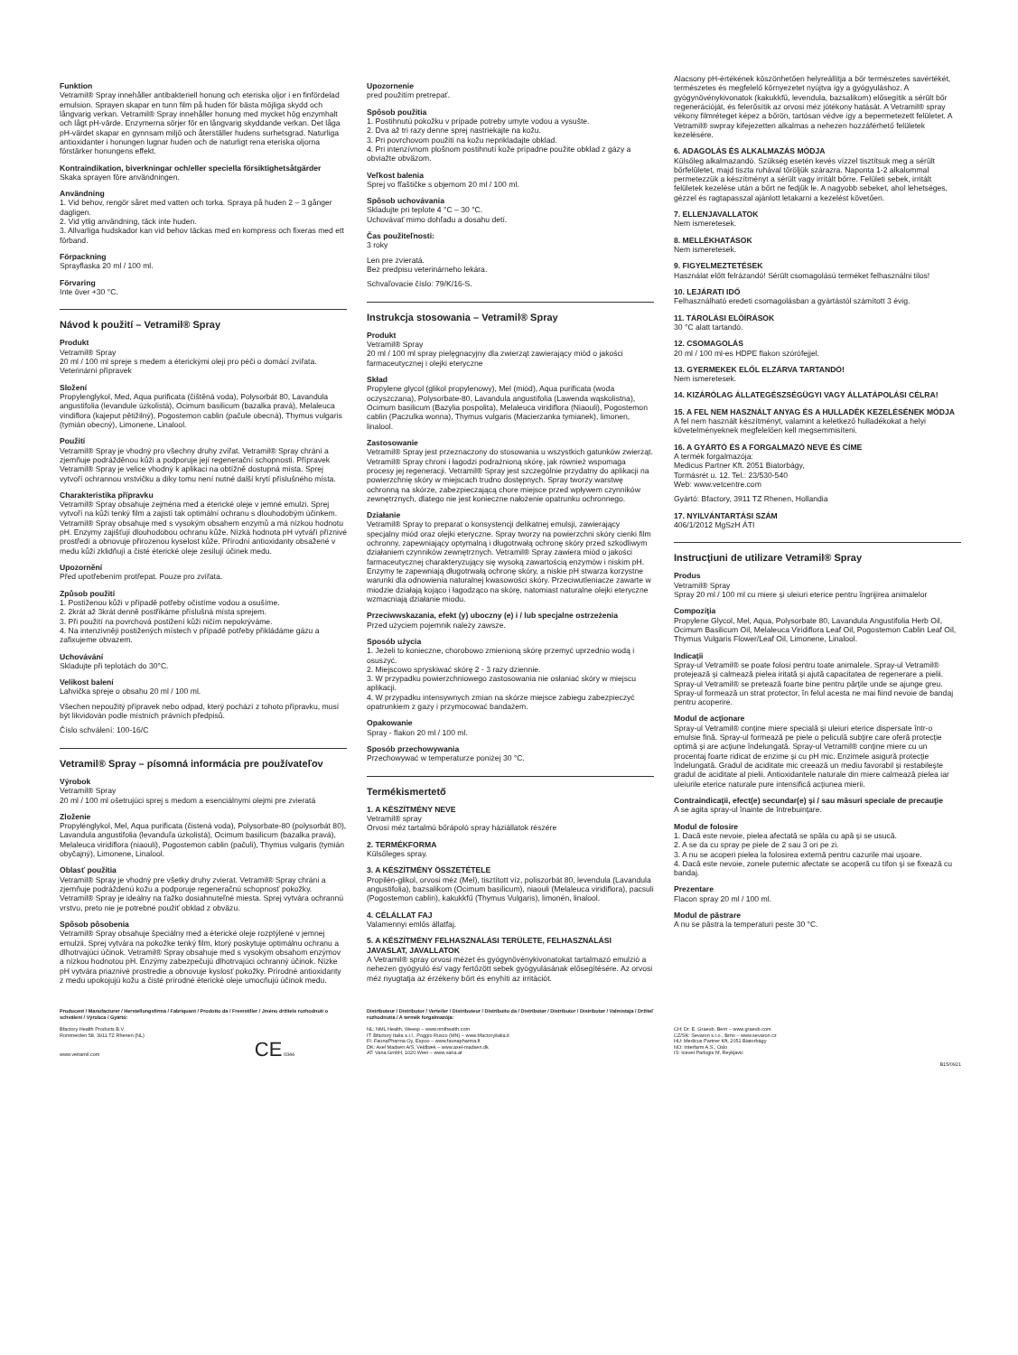Funktion
Vetramil® Spray innehåller antibakteriell honung och eteriska oljor i en finfördelad emulsion. Sprayen skapar en tunn film på huden för bästa möjliga skydd och långvarig verkan. Vetramil® Spray innehåller honung med mycket hög enzymhalt och lågt pH-värde. Enzymerna sörjer för en långvarig skyddande verkan. Det låga pH-värdet skapar en gynnsam miljö och återställer hudens surhetsgrad. Naturliga antioxidanter i honungen lugnar huden och de naturligt rena eteriska oljorna förstärker honungens effekt.
Kontraindikation, biverkningar och/eller speciella försiktighetsåtgärder
Skaka sprayen före användningen.
Användning
1. Vid behov, rengör såret med vatten och torka. Spraya på huden 2 – 3 gånger dagligen.
2. Vid ytlig användning, täck inte huden.
3. Allvarliga hudskador kan vid behov täckas med en kompress och fixeras med ett förband.
Förpackning
Sprayflaska 20 ml / 100 ml.
Förvaring
Inte över +30 °C.
Návod k použití – Vetramil® Spray
Produkt
Vetramil® Spray
20 ml / 100 ml spreje s medem a éterickými oleji pro péči o domácí zvířata. Veterinární přípravek
Složení
Propylenglykol, Med, Aqua purificata (čištěná voda), Polysorbát 80, Lavandula angustifolia (levandule úzkolistá), Ocimum basilicum (bazalka pravá), Melaleuca vindiflora (kajeput pětižilný), Pogostemon cablin (pačule obecná), Thymus vulgaris (tymián obecný), Limonene, Linalool.
Použití
Vetramil® Spray je vhodný pro všechny druhy zvířat. Vetramil® Spray chrání a zjemňuje podrážděnou kůži a podporuje její regenerační schopnosti. Přípravek Vetramil® Spray je velice vhodný k aplikaci na obtížně dostupná místa. Sprej vytvoří ochrannou vrstvičku a díky tomu není nutné další krytí příslušného místa.
Charakteristika přípravku
Vetramil® Spray obsahuje zejména med a éterické oleje v jemné emulzi. Sprej vytvoří na kůži tenký film a zajistí tak optimální ochranu s dlouhodobým účinkem. Vetramil® Spray obsahuje med s vysokým obsahem enzymů a má nízkou hodnotu pH. Enzymy zajišťují dlouhodobou ochranu kůže. Nízká hodnota pH vytváří příznivé prostředí a obnovuje přirozenou kyselost kůže. Přírodní antioxidanty obsažené v medu kůži zklidňují a čisté éterické oleje zesilují účinek medu.
Upozornění
Před upotřebením protřepat. Pouze pro zvířata.
Způsob použití
1. Postiženou kůži v případě potřeby očistíme vodou a osušíme.
2. 2krát až 3krát denně postříkáme příslušná místa sprejem.
3. Při použití na povrchová postižení kůži ničím nepokrýváme.
4. Na intenzivněji postižených místech v případě potřeby přikládáme gázu a zafixujeme obvazem.
Uchovávání
Skladujte při teplotách do 30°C.
Velikost balení
Lahvička spreje o obsahu 20 ml / 100 ml.
Všechen nepoužitý přípravek nebo odpad, který pochází z tohoto přípravku, musí být likvidován podle místních právních předpisů.
Číslo schválení: 100-16/C
Vetramil® Spray – písomná informácia pre používateľov
Výrobok
Vetramil® Spray
20 ml / 100 ml ošetrujúci sprej s medom a esenciálnymi olejmi pre zvieratá
Zloženie
Propylénglykol, Mel, Aqua purificata (čistená voda), Polysorbate-80 (polysorbát 80), Lavandula angustifolia (levanduľa úzkolistá), Ocimum basilicum (bazalka pravá), Melaleuca viridiflora (niaouli), Pogostemon cablin (pačuli), Thymus vulgaris (tymián obyčajný), Limonene, Linalool.
Oblasť použitia
Vetramil® Spray je vhodný pre všetky druhy zvierat. Vetramil® Spray chráni a zjemňuje podráždenú kožu a podporuje regeneračnú schopnosť pokožky. Vetramil® Spray je ideálny na ťažko dosiahnuteľné miesta. Sprej vytvára ochrannú vrstvu, preto nie je potrebné použiť obklad z obväzu.
Spôsob pôsobenia
Vetramil® Spray obsahuje špeciálny med a éterické oleje rozptýlené v jemnej emulzii. Sprej vytvára na pokožke tenký film, ktorý poskytuje optimálnu ochranu a dlhotrvajúci účinok. Vetramil® Spray obsahuje med s vysokým obsahom enzýmov a nízkou hodnotou pH. Enzýmy zabezpečujú dlhotrvajúci ochranný účinok. Nízke pH vytvára priaznivé prostredie a obnovuje kyslosť pokožky. Prírodné antioxidanty z medu upokojujú kožu a čisté prírodné éterické oleje umocňujú účinok medu.
Upozornenie
pred použitím pretrepať.
Spôsob použitia
1. Postihnutú pokožku v prípade potreby umyte vodou a vysušte.
2. Dva až tri razy denne sprej nastriekajte na kožu.
3. Pri povrchovom použití na kožu neprikladajte obklad.
4. Pri intenzívnom plošnom postihnutí kože prípadne použite obklad z gázy a obviažte obväzom.
Veľkost balenia
Sprej vo fľaštičke s objemom 20 ml / 100 ml.
Spôsob uchovávania
Skladujte pri teplote 4 °C – 30 °C.
Uchovávať mimo dohľadu a dosahu detí.
Čas použiteľnosti:
3 roky
Len pre zvieratá.
Bez predpisu veterinárneho lekára.
Schvaľovacie číslo: 79/K/16-S.
Instrukcja stosowania – Vetramil® Spray
Produkt
Vetramil® Spray
20 ml / 100 ml spray pielęgnacyjny dla zwierząt zawierający miód o jakości farmaceutycznej i olejki eteryczne
Skład
Propylene glycol (glikol propylenowy), Mel (miód), Aqua purificata (woda oczyszczana), Polysorbate-80, Lavandula angustifolia (Lawenda wąskolistna), Ocimum basilicum (Bazylia pospolita), Melaleuca viridiflora (Niaouli), Pogostemon cablin (Paczulka wonna), Thymus vulgaris (Macierzanka tymianek), limonen, linalool.
Zastosowanie
Vetramil® Spray jest przeznaczony do stosowania u wszystkich gatunków zwierząt. Vetramil® Spray chroni i łagodzi podrażnioną skórę, jak również wspomaga procesy jej regeneracji. Vetramil® Spray jest szczególnie przydatny do aplikacji na powierzchnię skóry w miejscach trudno dostępnych. Spray tworzy warstwę ochronną na skórze, zabezpieczającą chore miejsce przed wpływem czynników zewnętrznych, dlatego nie jest konieczne nałożenie opatrunku ochronnego.
Działanie
Vetramil® Spray to preparat o konsystencji delikatnej emulsji, zawierający specjalny miód oraz olejki eteryczne. Spray tworzy na powierzchni skóry cienki film ochronny, zapewniający optymalną i długotrwałą ochronę skóry przed szkodliwym działaniem czynników zewnętrznych. Vetramil® Spray zawiera miód o jakości farmaceutycznej charakteryzujący się wysoką zawartością enzymów i niskim pH. Enzymy te zapewniają długotrwałą ochronę skóry, a niskie pH stwarza korzystne warunki dla odnowienia naturalnej kwasowości skóry. Przeciwutleniacze zawarte w miodzie działają kojąco i łagodząco na skórę, natomiast naturalne olejki eteryczne wzmacniają działanie miodu.
Przeciwwskazania, efekt (y) uboczny (e) i / lub specjalne ostrzeżenia
Przed użyciem pojemnik należy zawsze.
Sposób użycia
1. Jeżeli to konieczne, chorobowo zmienioną skórę przemyć uprzednio wodą i osuszyć.
2. Miejscowo spryskiwać skórę 2 - 3 razy dziennie.
3. W przypadku powierzchniowego zastosowania nie osłaniać skóry w miejscu aplikacji.
4. W przypadku intensywnych zmian na skórze miejsce zabiegu zabezpieczyć opatrunkiem z gazy i przymocować bandażem.
Opakowanie
Spray - flakon 20 ml / 100 ml.
Sposób przechowywania
Przechowywać w temperaturze poniżej 30 °C.
Termékismertető
1. A KÉSZÍTMÉNY NEVE
Vetramil® spray
Orvosi méz tartalmú bőrápoló spray háziállatok részére
2. TERMÉKFORMA
Külsőleges spray.
3. A KÉSZÍTMÉNY ÖSSZETÉTELE
Propilén-glikol, orvosi méz (Mel), tisztított víz, poliszorbát 80, levendula (Lavandula angustifolia), bazsalikom (Ocimum basilicum), niaouli (Melaleuca viridiflora), pacsuli (Pogostemon cablin), kakukkfű (Thymus Vulgaris), limonén, linalool.
4. CÉLÁLLAT FAJ
Valamennyi emlős állatfaj.
5. A KÉSZÍTMÉNY FELHASZNÁLÁSI TERÜLETE, FELHASZNÁLÁSI JAVASLAT, JAVALLATOK
A Vetramil® spray orvosi mézet és gyógynövénykivonatokat tartalmazó emulzió a nehezen gyógyuló és/ vagy fertőzött sebek gyógyulásának elősegítésére. Az orvosi méz nyugtatja az érzékeny bőrt és enyhíti az irritációt.
Alacsony pH-értékének köszönhetően helyreállítja a bőr természetes savértékét, természetes és megfelelő környezetet nyújtva így a gyógyuláshoz. A gyógynövénykivonatok (kakukkfű, levendula, bazsalikom) elősegítik a sérült bőr regenerációját, és felerősítik az orvosi méz jótékony hatását. A Vetramil® spray vékony filmréteget képez a bőrön, tartósan védve így a bepermetezett felületet. A Vetramil® swpray kifejezetten alkalmas a nehezen hozzáférhető felületek kezelésére.
6. ADAGOLÁS ÉS ALKALMAZÁS MÓDJA
Külsőleg alkalmazandó. Szükség esetén kevés vízzel tisztítsuk meg a sérült bőrfelületet, majd tiszta ruhával töröljük szárazra. Naponta 1-2 alkalommal permetezzük a készítményt a sérült vagy irritált bőrre. Felületi sebek, irritált felületek kezelése után a bőrt ne fedjük le. A nagyobb sebeket, ahol lehetséges, gézzel és ragtapasszal ajánlott letakarni a kezelést követően.
7. ELLENJAVALLATOK
Nem ismeretesek.
8. MELLÉKHATÁSOK
Nem ismeretesek.
9. FIGYELMEZTETÉSEK
Használat előtt felrázandó! Sérült csomagolású terméket felhasználni tilos!
10. LEJÁRATI IDŐ
Felhasználható eredeti csomagolásban a gyártástól számított 3 évig.
11. TÁROLÁSI ELŐÍRÁSOK
30 °C alatt tartandó.
12. CSOMAGOLÁS
20 ml / 100 ml-es HDPE flakon szórófejjel.
13. GYERMEKEK ELŐL ELZÁRVA TARTANDÓ!
Nem ismeretesek.
14. KIZÁRÓLAG ÁLLATEGÉSZSÉGÜGYI VAGY ÁLLATÁPOLÁSI CÉLRA!
15. A FEL NEM HASZNÁLT ANYAG ÉS A HULLADÉK KEZELÉSÉNEK MÓDJA
A fel nem használt készítményt, valamint a keletkező hulladékokat a helyi követelményeknek megfelelően kell megsemmisíteni.
16. A GYÁRTÓ ÉS A FORGALMAZÓ NEVE ÉS CÍME
A termék forgalmazója:
Medicus Partner Kft. 2051 Biatorbágy,
Tormásrét u. 12. Tel.: 23/530-540
Web: www.vetcentre.com
Gyártó: Bfactory, 3911 TZ Rhenen, Hollandia
17. NYILVÁNTARTÁSI SZÁM
406/1/2012 MgSzH ÁTI
Instrucţiuni de utilizare Vetramil® Spray
Produs
Vetramil® Spray
Spray 20 ml / 100 ml cu miere şi uleiuri eterice pentru îngrijirea animalelor
Compoziţia
Propylene Glycol, Mel, Aqua, Polysorbate 80, Lavandula Angustifolia Herb Oil, Ocimum Basilicum Oil, Melaleuca Viridiflora Leaf Oil, Pogostemon Cablin Leaf Oil, Thymus Vulgaris Flower/Leaf Oil, Limonene, Linalool.
Indicaţii
Spray-ul Vetramil® se poate folosi pentru toate animalele. Spray-ul Vetramil® protejează şi calmează pielea iritată şi ajută capacitatea de regenerare a pielii. Spray-ul Vetramil® se pretează foarte bine pentru părţile unde se ajunge greu. Spray-ul formează un strat protector, în felul acesta ne mai fiind nevoie de bandaj pentru acoperire.
Modul de acţionare
Spray-ul Vetramil® conţine miere specială şi uleiuri eterice dispersate într-o emulsie fină. Spray-ul formează pe piele o peliculă subţire care oferă protecţie optimă şi are acţiune îndelungată. Spray-ul Vetramil® conţine miere cu un procentaj foarte ridicat de enzime şi cu pH mic. Enzimele asigură protecţie îndelungată. Gradul de aciditate mic creează un mediu favorabil şi restabileşte gradul de aciditate al pielii. Antioxidantele naturale din miere calmează pielea iar uleiurile eterice naturale pure intensifică acţiunea mierii.
Contraindicaţii, efect(e) secundar(e) şi / sau măsuri speciale de precauţie
A se agita spray-ul înainte de întrebuinţare.
Modul de folosire
1. Dacă este nevoie, pielea afectată se spăla cu apă şi se usucă.
2. A se da cu spray pe piele de 2 sau 3 ori pe zi.
3. A nu se acoperi pielea la folosirea externă pentru cazurile mai uşoare.
4. Dacă este nevoie, zonele puternic afectate se acoperă cu tifon şi se fixează cu bandaj.
Prezentare
Flacon spray 20 ml / 100 ml.
Modul de păstrare
A nu se păstra la temperaturi peste 30 °C.
Producent / Manufacturer / Herstellungsfirma / Fabriquant / Prodotto da / Fremstiller / Jméno držitele rozhodnutí o schválení / Výrobca / Gyártó:
Bfactory Health Products B.V.
Rommerden 58, 3911 TZ Rhenen (NL)
www.vetramil.com CE 0344
Distributeur / Distributor / Verteiler / Distributeur / Distribuito da / Distributør / Distributor / Distributør / Valmistaja / Držiteľ rozhodnutia / A termék forgalmazója:
NL: NML Health, Weesp – www.nmlhealth.com
IT: Bfactory Italia s.r.l., Poggio Rusco (MN) – www.bfactoryitalia.it
FI: FaunaPharma Oy, Espoo – www.faunapharma.fi
DK: Axel Madsen A/S, Veldbæk – www.axel-madsen.dk
AT: Vana GmbH, 1020 Wien – www.vana.at
CH: Dr. E. Graeub, Bern – www.graeub.com
CZ/SK: Sevaron s.r.o., Brno – www.sevaron.cz
HU: Medicus Partner Kft, 2051 Biatorbágy
NO: Interfarm A.S., Oslo
IS: Icevet Parlogis hf, Reykjavic
B15/0921